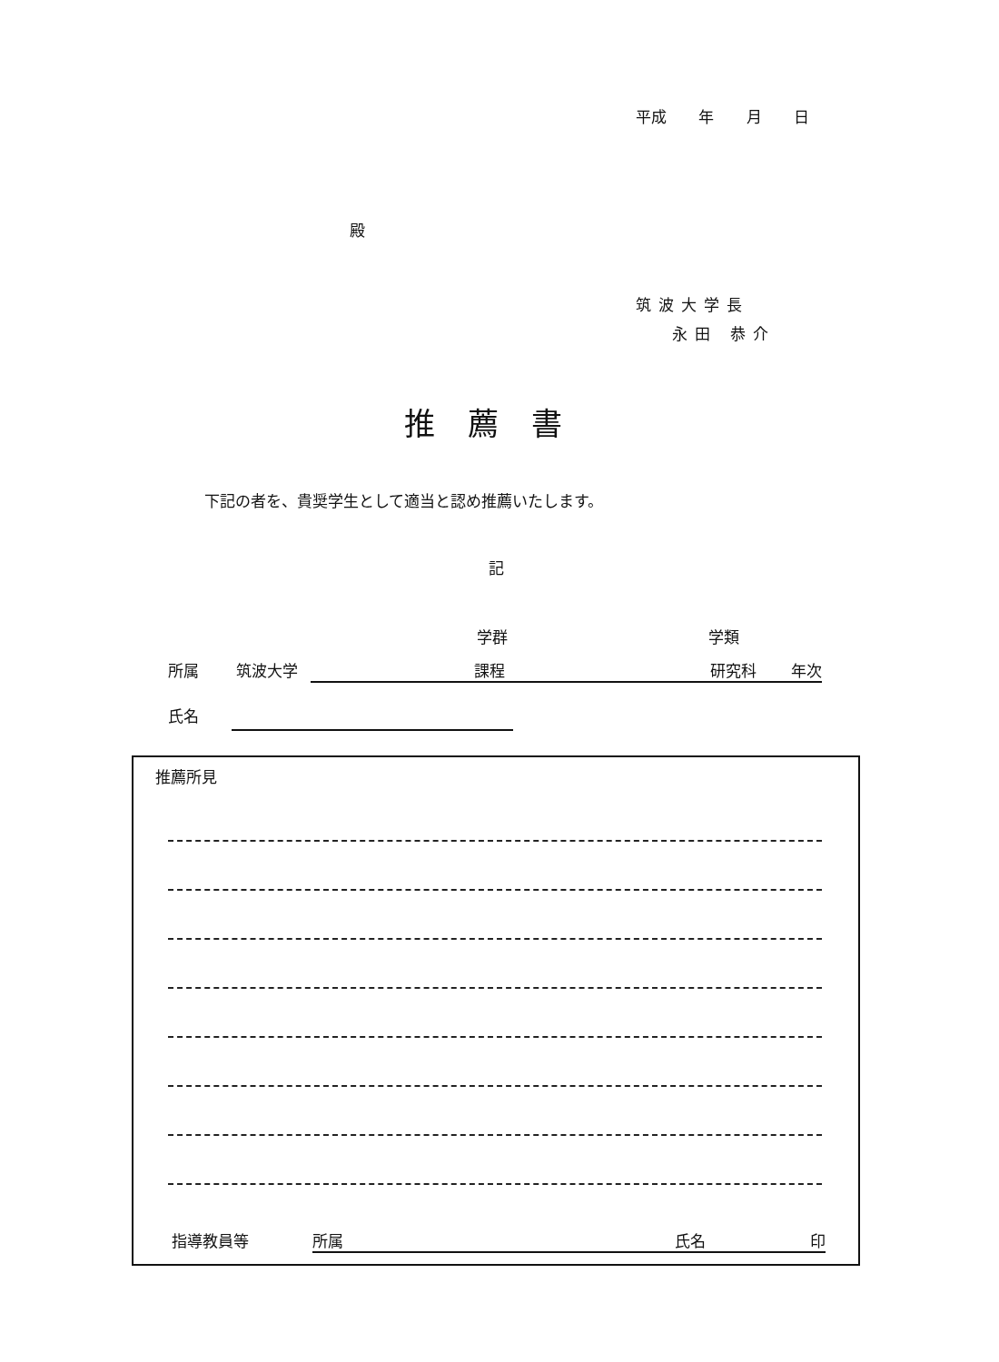平成 年 月 日
殿
筑波大学長
永田 恭介
推薦書
下記の者を、貴奨学生として適当と認め推薦いたします。
記
学群 学類
所属 筑波大学 課程 研究科 年次
氏名
推薦所見
指導教員等 所属 氏名 印